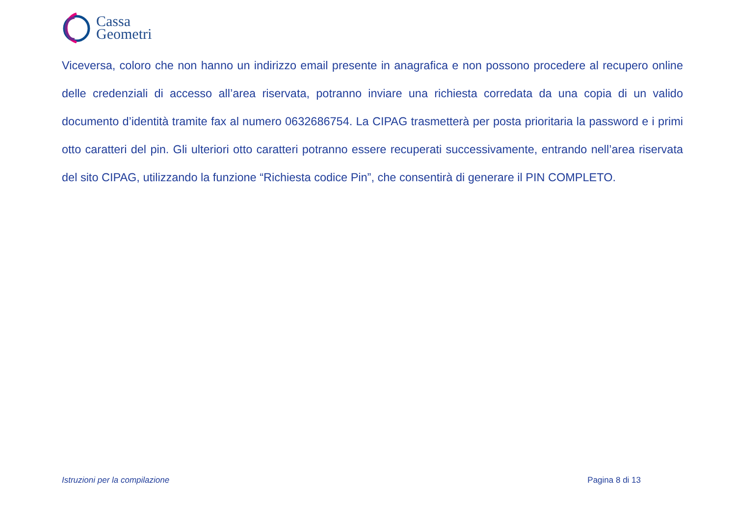Cassa
Geometri
Viceversa, coloro che non hanno un indirizzo email presente in anagrafica e non possono procedere al recupero online delle credenziali di accesso all’area riservata, potranno inviare una richiesta corredata da una copia di un valido documento d’identità tramite fax al numero 0632686754. La CIPAG trasmetterà per posta prioritaria la password e i primi otto caratteri del pin. Gli ulteriori otto caratteri potranno essere recuperati successivamente, entrando nell’area riservata del sito CIPAG, utilizzando la funzione “Richiesta codice Pin”, che consentirà di generare il PIN COMPLETO.
Istruzioni per la compilazione Pagina 8 di 13